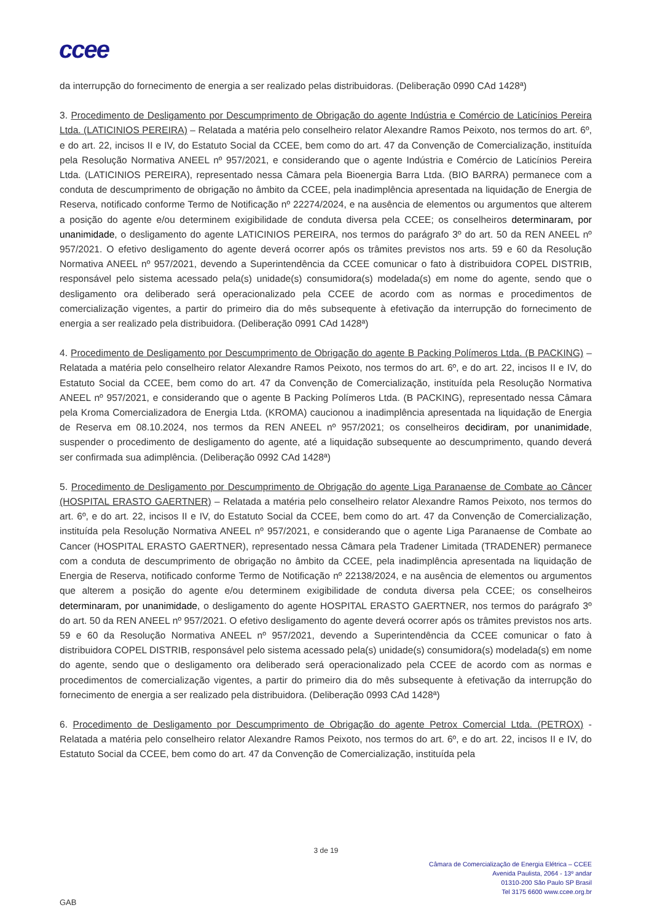ccee
da interrupção do fornecimento de energia a ser realizado pelas distribuidoras. (Deliberação 0990 CAd 1428ª)
3. Procedimento de Desligamento por Descumprimento de Obrigação do agente Indústria e Comércio de Laticínios Pereira Ltda. (LATICINIOS PEREIRA) – Relatada a matéria pelo conselheiro relator Alexandre Ramos Peixoto, nos termos do art. 6º, e do art. 22, incisos II e IV, do Estatuto Social da CCEE, bem como do art. 47 da Convenção de Comercialização, instituída pela Resolução Normativa ANEEL nº 957/2021, e considerando que o agente Indústria e Comércio de Laticínios Pereira Ltda. (LATICINIOS PEREIRA), representado nessa Câmara pela Bioenergia Barra Ltda. (BIO BARRA) permanece com a conduta de descumprimento de obrigação no âmbito da CCEE, pela inadimplência apresentada na liquidação de Energia de Reserva, notificado conforme Termo de Notificação nº 22274/2024, e na ausência de elementos ou argumentos que alterem a posição do agente e/ou determinem exigibilidade de conduta diversa pela CCEE; os conselheiros determinaram, por unanimidade, o desligamento do agente LATICINIOS PEREIRA, nos termos do parágrafo 3º do art. 50 da REN ANEEL nº 957/2021. O efetivo desligamento do agente deverá ocorrer após os trâmites previstos nos arts. 59 e 60 da Resolução Normativa ANEEL nº 957/2021, devendo a Superintendência da CCEE comunicar o fato à distribuidora COPEL DISTRIB, responsável pelo sistema acessado pela(s) unidade(s) consumidora(s) modelada(s) em nome do agente, sendo que o desligamento ora deliberado será operacionalizado pela CCEE de acordo com as normas e procedimentos de comercialização vigentes, a partir do primeiro dia do mês subsequente à efetivação da interrupção do fornecimento de energia a ser realizado pela distribuidora. (Deliberação 0991 CAd 1428ª)
4. Procedimento de Desligamento por Descumprimento de Obrigação do agente B Packing Polímeros Ltda. (B PACKING) – Relatada a matéria pelo conselheiro relator Alexandre Ramos Peixoto, nos termos do art. 6º, e do art. 22, incisos II e IV, do Estatuto Social da CCEE, bem como do art. 47 da Convenção de Comercialização, instituída pela Resolução Normativa ANEEL nº 957/2021, e considerando que o agente B Packing Polímeros Ltda. (B PACKING), representado nessa Câmara pela Kroma Comercializadora de Energia Ltda. (KROMA) caucionou a inadimplência apresentada na liquidação de Energia de Reserva em 08.10.2024, nos termos da REN ANEEL nº 957/2021; os conselheiros decidiram, por unanimidade, suspender o procedimento de desligamento do agente, até a liquidação subsequente ao descumprimento, quando deverá ser confirmada sua adimplência. (Deliberação 0992 CAd 1428ª)
5. Procedimento de Desligamento por Descumprimento de Obrigação do agente Liga Paranaense de Combate ao Câncer (HOSPITAL ERASTO GAERTNER) – Relatada a matéria pelo conselheiro relator Alexandre Ramos Peixoto, nos termos do art. 6º, e do art. 22, incisos II e IV, do Estatuto Social da CCEE, bem como do art. 47 da Convenção de Comercialização, instituída pela Resolução Normativa ANEEL nº 957/2021, e considerando que o agente Liga Paranaense de Combate ao Cancer (HOSPITAL ERASTO GAERTNER), representado nessa Câmara pela Tradener Limitada (TRADENER) permanece com a conduta de descumprimento de obrigação no âmbito da CCEE, pela inadimplência apresentada na liquidação de Energia de Reserva, notificado conforme Termo de Notificação nº 22138/2024, e na ausência de elementos ou argumentos que alterem a posição do agente e/ou determinem exigibilidade de conduta diversa pela CCEE; os conselheiros determinaram, por unanimidade, o desligamento do agente HOSPITAL ERASTO GAERTNER, nos termos do parágrafo 3º do art. 50 da REN ANEEL nº 957/2021. O efetivo desligamento do agente deverá ocorrer após os trâmites previstos nos arts. 59 e 60 da Resolução Normativa ANEEL nº 957/2021, devendo a Superintendência da CCEE comunicar o fato à distribuidora COPEL DISTRIB, responsável pelo sistema acessado pela(s) unidade(s) consumidora(s) modelada(s) em nome do agente, sendo que o desligamento ora deliberado será operacionalizado pela CCEE de acordo com as normas e procedimentos de comercialização vigentes, a partir do primeiro dia do mês subsequente à efetivação da interrupção do fornecimento de energia a ser realizado pela distribuidora. (Deliberação 0993 CAd 1428ª)
6. Procedimento de Desligamento por Descumprimento de Obrigação do agente Petrox Comercial Ltda. (PETROX) - Relatada a matéria pelo conselheiro relator Alexandre Ramos Peixoto, nos termos do art. 6º, e do art. 22, incisos II e IV, do Estatuto Social da CCEE, bem como do art. 47 da Convenção de Comercialização, instituída pela
3 de 19
Câmara de Comercialização de Energia Elétrica – CCEE
Avenida Paulista, 2064 - 13º andar
01310-200 São Paulo SP Brasil
Tel 3175 6600 www.ccee.org.br
GAB